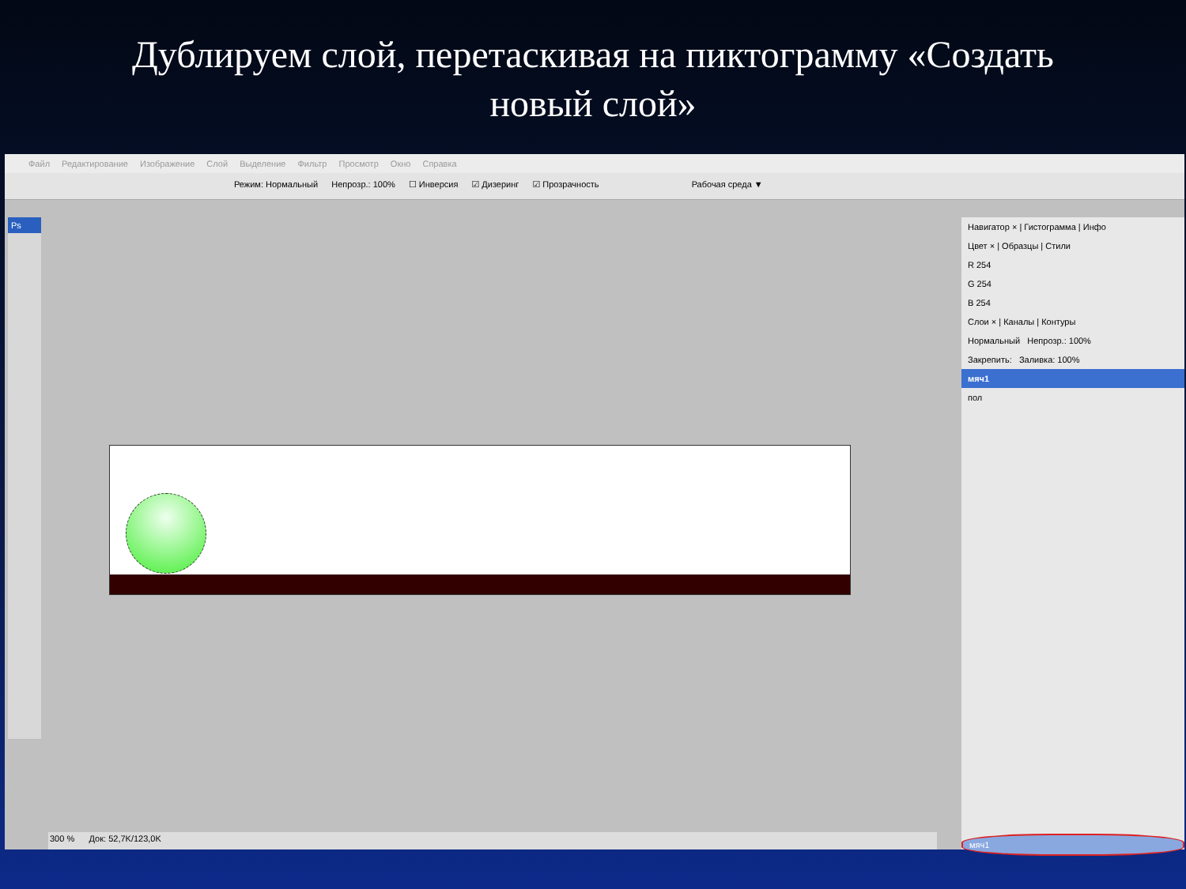Дублируем слой, перетаскивая на пиктограмму «Создать новый слой»
Файл Редактирование Изображение Слой Выделение Фильтр Просмотр Окно Справка
Режим: Нормальный Непрозр.: 100% ☐ Инверсия ☑ Дизеринг ☑ Прозрачность Рабочая среда ▼
Ps
Навигатор × | Гистограмма | Инфо
Цвет × | Образцы | Стили
R 254
G 254
B 254
Слои × | Каналы | Контуры
Нормальный Непрозр.: 100%
Закрепить: Заливка: 100%
мяч1
пол
мяч1
300 % Док: 52,7K/123,0K